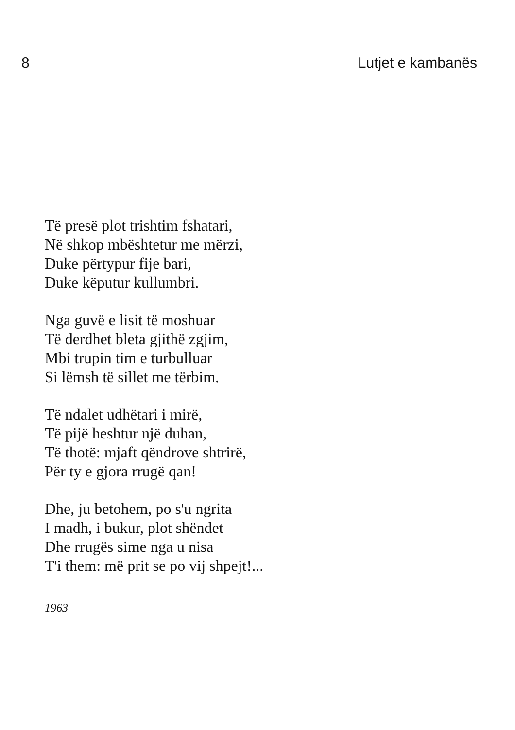8 Lutjet e kambanës
Të presë plot trishtim fshatari,
Në shkop mbështetur me mërzi,
Duke përtypur fije bari,
Duke këputur kullumbri.
Nga guvë e lisit të moshuar
Të derdhet bleta gjithë zgjim,
Mbi trupin tim e turbulluar
Si lëmsh të sillet me tërbim.
Të ndalet udhëtari i mirë,
Të pijë heshtur një duhan,
Të thotë: mjaft qëndrove shtrirë,
Për ty e gjora rrugë qan!
Dhe, ju betohem, po s'u ngrita
I madh, i bukur, plot shëndet
Dhe rrugës sime nga u nisa
T'i them: më prit se po vij shpejt!...
1963